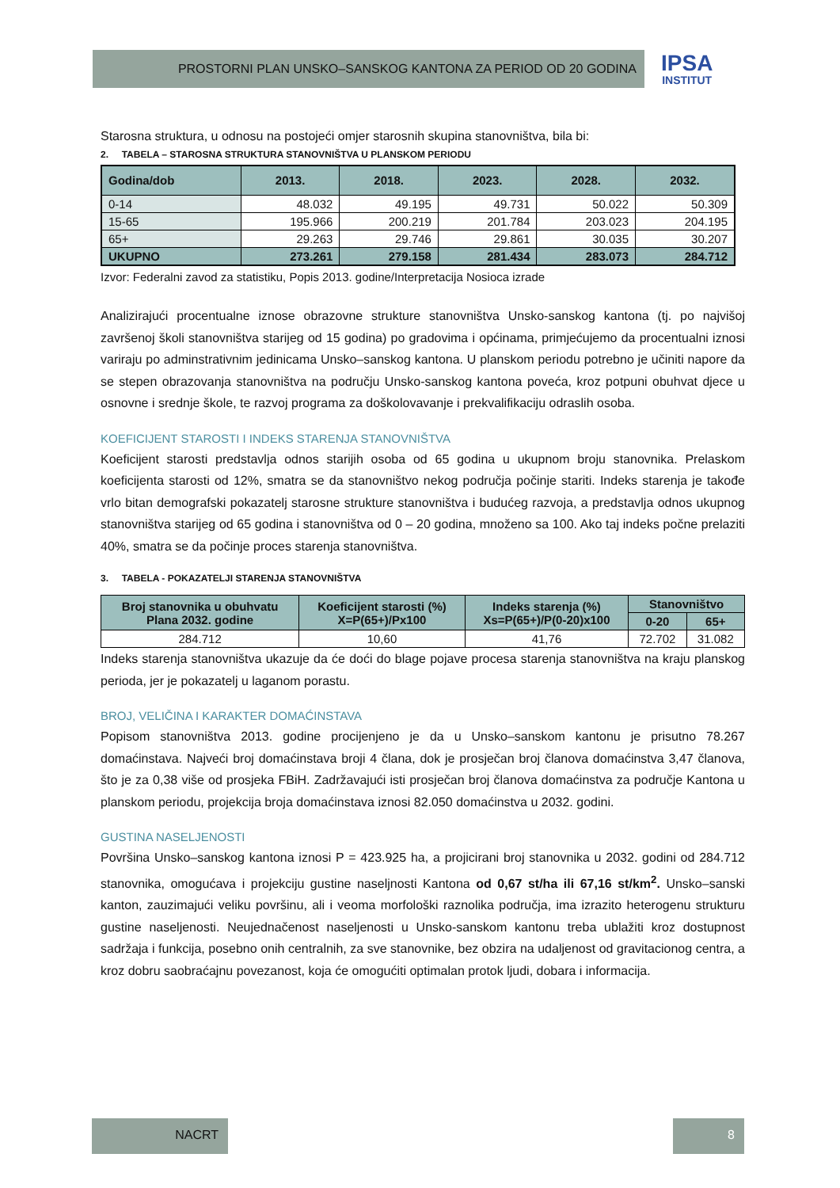PROSTORNI PLAN UNSKO–SANSKOG KANTONA ZA PERIOD OD 20 GODINA
IPSA
INSTITUT
Starosna struktura, u odnosu na postojeći omjer starosnih skupina stanovništva, bila bi:
2. TABELA – STAROSNA STRUKTURA STANOVNIŠTVA U PLANSKOM PERIODU
| Godina/dob | 2013. | 2018. | 2023. | 2028. | 2032. |
| --- | --- | --- | --- | --- | --- |
| 0-14 | 48.032 | 49.195 | 49.731 | 50.022 | 50.309 |
| 15-65 | 195.966 | 200.219 | 201.784 | 203.023 | 204.195 |
| 65+ | 29.263 | 29.746 | 29.861 | 30.035 | 30.207 |
| UKUPNO | 273.261 | 279.158 | 281.434 | 283.073 | 284.712 |
Izvor: Federalni zavod za statistiku, Popis 2013. godine/Interpretacija Nosioca izrade
Analizirajući procentualne iznose obrazovne strukture stanovništva Unsko-sanskog kantona (tj. po najvišoj završenoj školi stanovništva starijeg od 15 godina) po gradovima i općinama, primjećujemo da procentualni iznosi variraju po adminstrativnim jedinicama Unsko–sanskog kantona. U planskom periodu potrebno je učiniti napore da se stepen obrazovanja stanovništva na području Unsko-sanskog kantona poveća, kroz potpuni obuhvat djece u osnovne i srednje škole, te razvoj programa za doškolovavanje i prekvalifikaciju odraslih osoba.
KOEFICIJENT STAROSTI I INDEKS STARENJA STANOVNIŠTVA
Koeficijent starosti predstavlja odnos starijih osoba od 65 godina u ukupnom broju stanovnika. Prelaskom koeficijenta starosti od 12%, smatra se da stanovništvo nekog područja počinje stariti. Indeks starenja je takođe vrlo bitan demografski pokazatelj starosne strukture stanovništva i budućeg razvoja, a predstavlja odnos ukupnog stanovništva starijeg od 65 godina i stanovništva od 0 – 20 godina, množeno sa 100. Ako taj indeks počne prelaziti 40%, smatra se da počinje proces starenja stanovništva.
3. TABELA - POKAZATELJI STARENJA STANOVNIŠTVA
| Broj stanovnika u obuhvatu Plana 2032. godine | Koeficijent starosti (%) X=P(65+)/Px100 | Indeks starenja (%) Xs=P(65+)/P(0-20)x100 | Stanovništvo | |
| --- | --- | --- | --- | --- |
| | | | 0-20 | 65+ |
| 284.712 | 10,60 | 41,76 | 72.702 | 31.082 |
Indeks starenja stanovništva ukazuje da će doći do blage pojave procesa starenja stanovništva na kraju planskog perioda, jer je pokazatelj u laganom porastu.
BROJ, VELIČINA I KARAKTER DOMAĆINSTAVA
Popisom stanovništva 2013. godine procijenjeno je da u Unsko–sanskom kantonu je prisutno 78.267 domaćinstava. Najveći broj domaćinstava broji 4 člana, dok je prosječan broj članova domaćinstva 3,47 članova, što je za 0,38 više od prosjeka FBiH. Zadržavajući isti prosječan broj članova domaćinstva za područje Kantona u planskom periodu, projekcija broja domaćinstava iznosi 82.050 domaćinstva u 2032. godini.
GUSTINA NASELJENOSTI
Površina Unsko–sanskog kantona iznosi P = 423.925 ha, a projicirani broj stanovnika u 2032. godini od 284.712 stanovnika, omogućava i projekciju gustine naseljnosti Kantona od 0,67 st/ha ili 67,16 st/km<sup>2</sup>. Unsko–sanski kanton, zauzimajući veliku površinu, ali i veoma morfološki raznolika područja, ima izrazito heterogenu strukturu gustine naseljenosti. Neujednačenost naseljenosti u Unsko-sanskom kantonu treba ublažiti kroz dostupnost sadržaja i funkcija, posebno onih centralnih, za sve stanovnike, bez obzira na udaljenost od gravitacionog centra, a kroz dobru saobraćajnu povezanost, koja će omogućiti optimalan protok ljudi, dobara i informacija.
NACRT 8